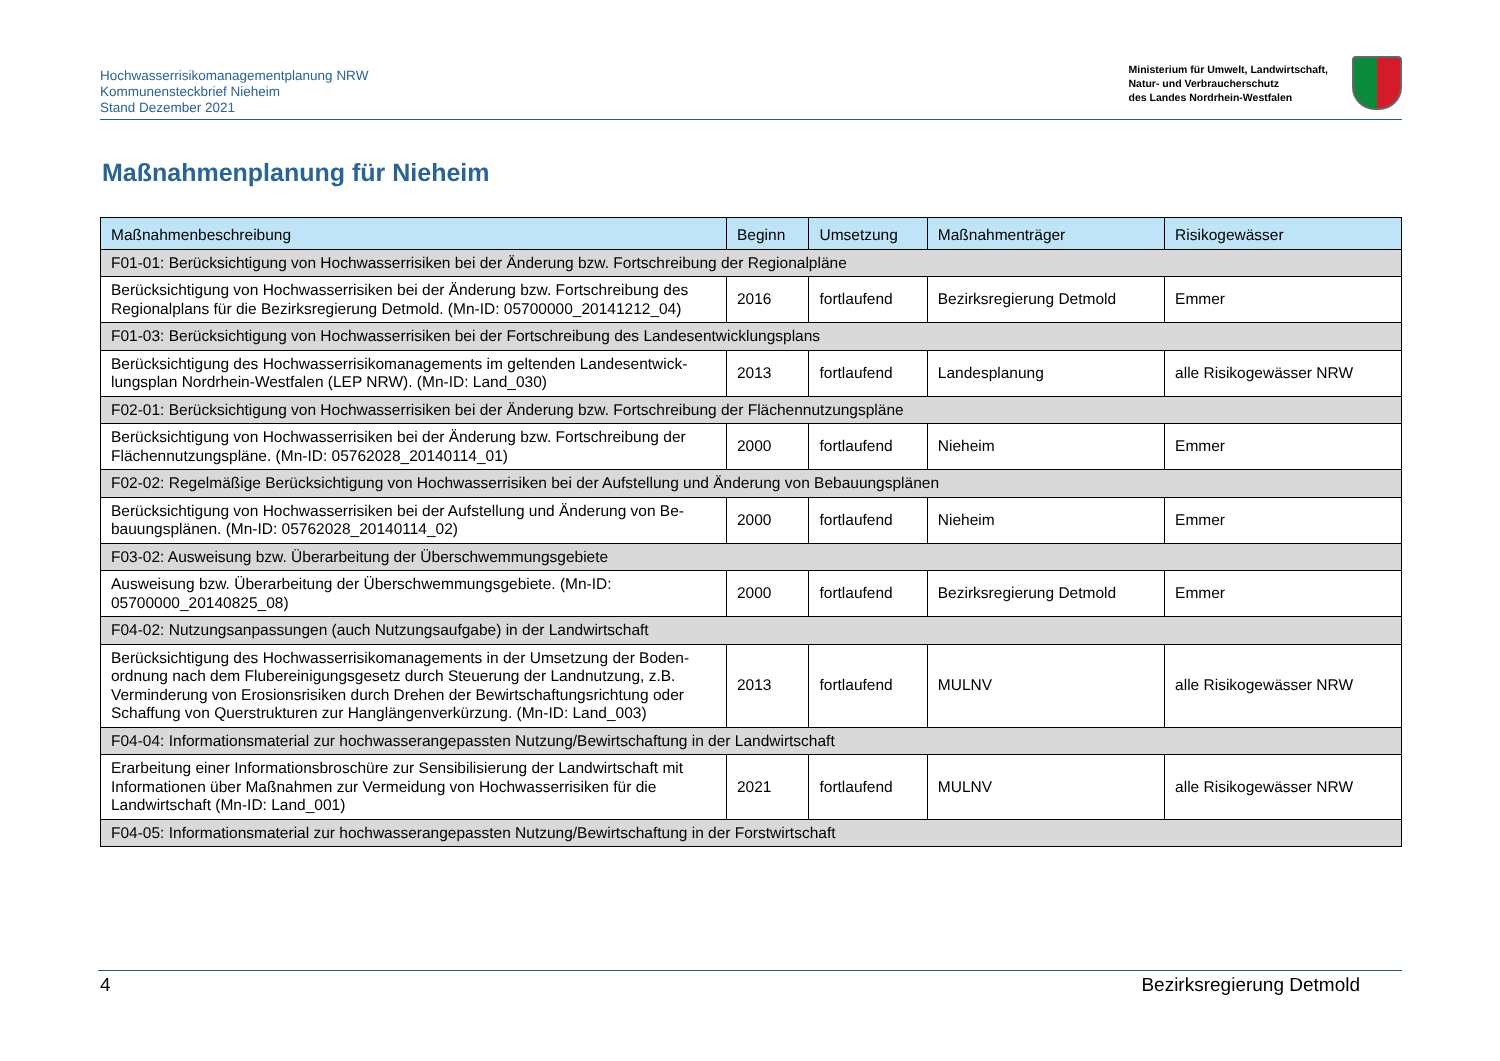Hochwasserrisikomanagementplanung NRW
Kommunensteckbrief Nieheim
Stand Dezember 2021
Ministerium für Umwelt, Landwirtschaft,
Natur- und Verbraucherschutz
des Landes Nordrhein-Westfalen
Maßnahmenplanung für Nieheim
| Maßnahmenbeschreibung | Beginn | Umsetzung | Maßnahmenträger | Risikogewässer |
| --- | --- | --- | --- | --- |
| F01-01: Berücksichtigung von Hochwasserrisiken bei der Änderung bzw. Fortschreibung der Regionalpläne | | | | |
| Berücksichtigung von Hochwasserrisiken bei der Änderung bzw. Fortschreibung des Regionalplans für die Bezirksregierung Detmold. (Mn-ID: 05700000_20141212_04) | 2016 | fortlaufend | Bezirksregierung Detmold | Emmer |
| F01-03: Berücksichtigung von Hochwasserrisiken bei der Fortschreibung des Landesentwicklungsplans | | | | |
| Berücksichtigung des Hochwasserrisikomanagements im geltenden Landesentwick-lungsplan Nordrhein-Westfalen (LEP NRW). (Mn-ID: Land_030) | 2013 | fortlaufend | Landesplanung | alle Risikogewässer NRW |
| F02-01: Berücksichtigung von Hochwasserrisiken bei der Änderung bzw. Fortschreibung der Flächennutzungspläne | | | | |
| Berücksichtigung von Hochwasserrisiken bei der Änderung bzw. Fortschreibung der Flächennutzungspläne. (Mn-ID: 05762028_20140114_01) | 2000 | fortlaufend | Nieheim | Emmer |
| F02-02: Regelmäßige Berücksichtigung von Hochwasserrisiken bei der Aufstellung und Änderung von Bebauungsplänen | | | | |
| Berücksichtigung von Hochwasserrisiken bei der Aufstellung und Änderung von Be-bauungsplänen. (Mn-ID: 05762028_20140114_02) | 2000 | fortlaufend | Nieheim | Emmer |
| F03-02: Ausweisung bzw. Überarbeitung der Überschwemmungsgebiete | | | | |
| Ausweisung bzw. Überarbeitung der Überschwemmungsgebiete. (Mn-ID: 05700000_20140825_08) | 2000 | fortlaufend | Bezirksregierung Detmold | Emmer |
| F04-02: Nutzungsanpassungen (auch Nutzungsaufgabe) in der Landwirtschaft | | | | |
| Berücksichtigung des Hochwasserrisikomanagements in der Umsetzung der Boden-ordnung nach dem Flubereinigungsgesetz durch Steuerung der Landnutzung, z.B. Verminderung von Erosionsrisiken durch Drehen der Bewirtschaftungsrichtung oder Schaffung von Querstrukturen zur Hanglängenverkürzung. (Mn-ID: Land_003) | 2013 | fortlaufend | MULNV | alle Risikogewässer NRW |
| F04-04: Informationsmaterial zur hochwasserangepassten Nutzung/Bewirtschaftung in der Landwirtschaft | | | | |
| Erarbeitung einer Informationsbroschüre zur Sensibilisierung der Landwirtschaft mit Informationen über Maßnahmen zur Vermeidung von Hochwasserrisiken für die Landwirtschaft (Mn-ID: Land_001) | 2021 | fortlaufend | MULNV | alle Risikogewässer NRW |
| F04-05: Informationsmaterial zur hochwasserangepassten Nutzung/Bewirtschaftung in der Forstwirtschaft | | | | |
4 Bezirksregierung Detmold